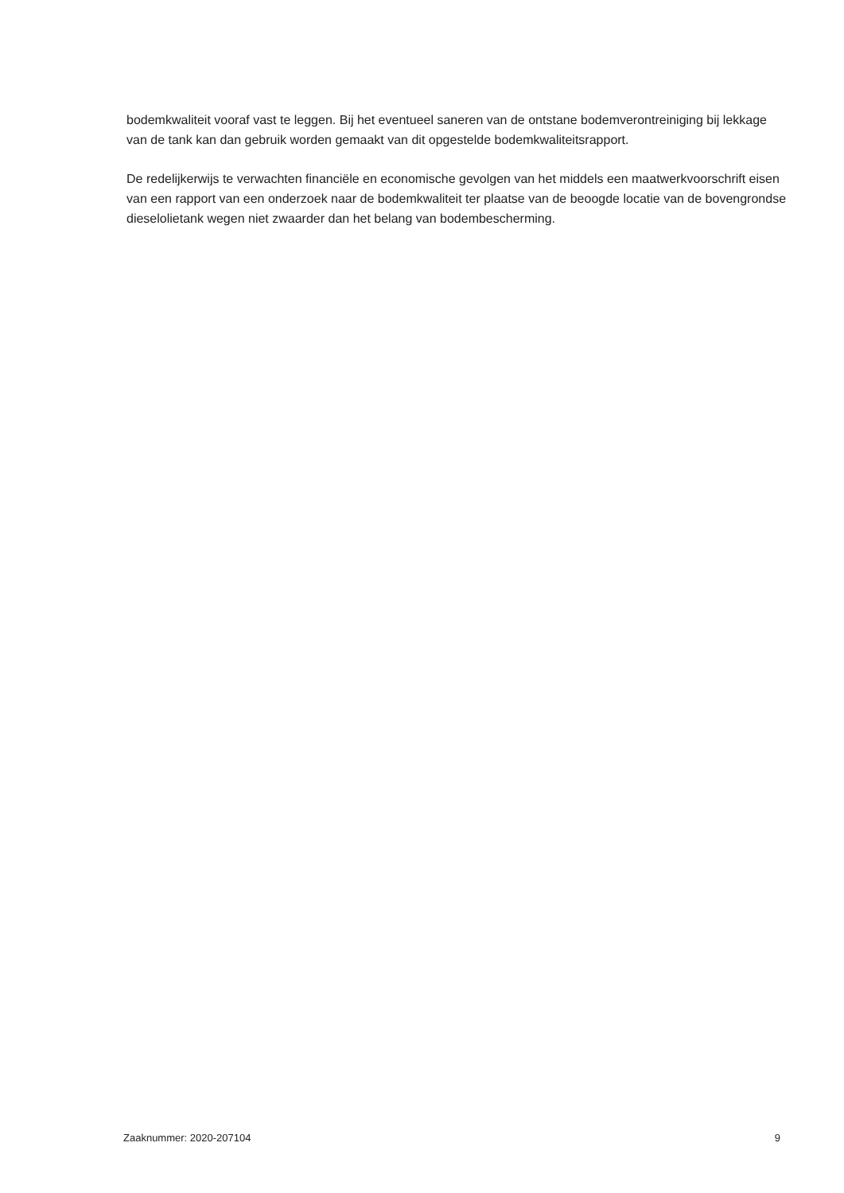bodemkwaliteit vooraf vast te leggen. Bij het eventueel saneren van de ontstane bodemverontreiniging bij lekkage van de tank kan dan gebruik worden gemaakt van dit opgestelde bodemkwaliteitsrapport.
De redelijkerwijs te verwachten financiële en economische gevolgen van het middels een maatwerkvoorschrift eisen van een rapport van een onderzoek naar de bodemkwaliteit ter plaatse van de beoogde locatie van de bovengrondse dieselolietank wegen niet zwaarder dan het belang van bodembescherming.
Zaaknummer: 2020-207104 9